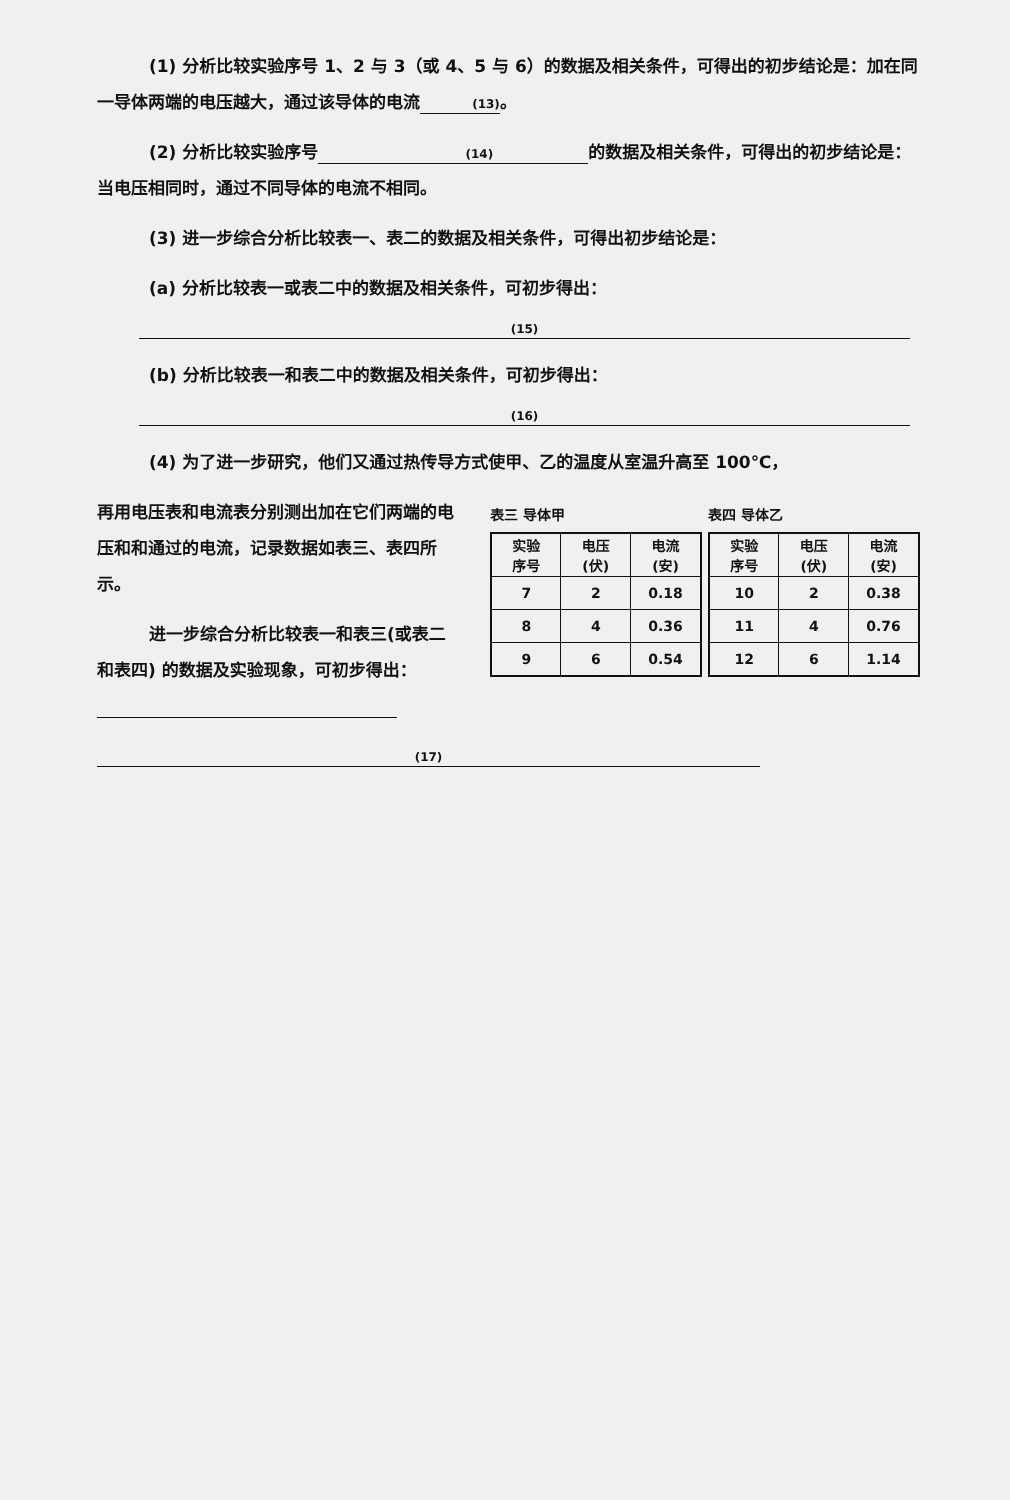(1) 分析比较实验序号 1、2 与 3（或 4、5 与 6）的数据及相关条件，可得出的初步结论是：加在同一导体两端的电压越大，通过该导体的电流 (13) 。
(2) 分析比较实验序号 (14) 的数据及相关条件，可得出的初步结论是：当电压相同时，通过不同导体的电流不相同。
(3) 进一步综合分析比较表一、表二的数据及相关条件，可得出初步结论是：
(a) 分析比较表一或表二中的数据及相关条件，可初步得出：
(15)
(b) 分析比较表一和表二中的数据及相关条件，可初步得出：
(16)
(4) 为了进一步研究，他们又通过热传导方式使甲、乙的温度从室温升高至 100℃，
再用电压表和电流表分别测出加在它们两端的电压和和通过的电流，记录数据如表三、表四所示。
进一步综合分析比较表一和表三(或表二和表四) 的数据及实验现象，可初步得出：
表三 导体甲
| 实验 序号 | 电压 (伏) | 电流 (安) |
| --- | --- | --- |
| 7 | 2 | 0.18 |
| 8 | 4 | 0.36 |
| 9 | 6 | 0.54 |
表四 导体乙
| 实验 序号 | 电压 (伏) | 电流 (安) |
| --- | --- | --- |
| 10 | 2 | 0.38 |
| 11 | 4 | 0.76 |
| 12 | 6 | 1.14 |
(17)